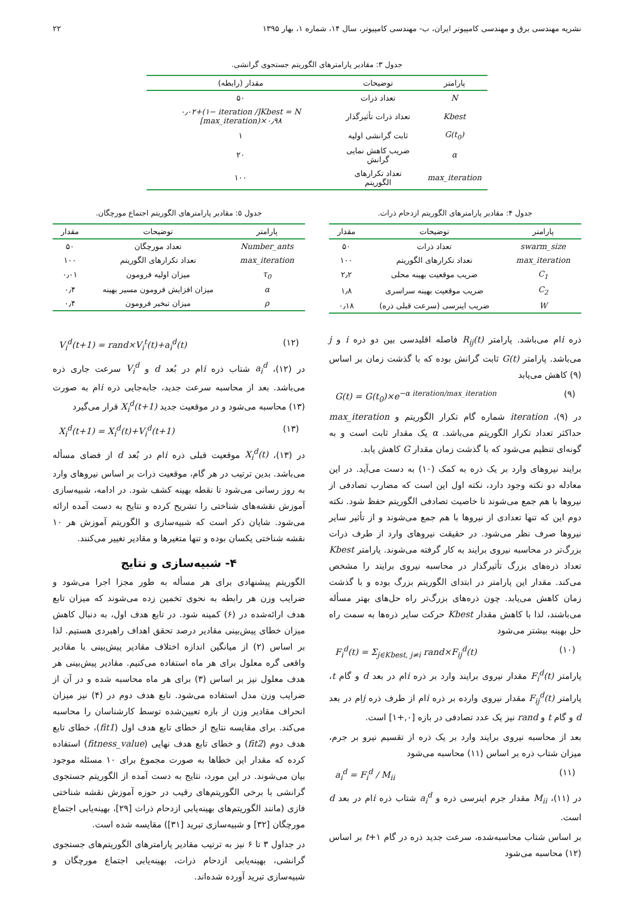نشریه مهندسی برق و مهندسی کامپیوتر ایران، ب- مهندسی کامپیوتر، سال ۱۴، شماره ۱، بهار ۱۳۹۵ ۲۲
جدول ۳: مقادیر پارامترهای الگوریتم جستجوی گرانشی.
| پارامتر | توضیحات | مقدار (رابطه) |
| --- | --- | --- |
| N | تعداد ذرات | ۵۰ |
| Kbest | تعداد ذرات تأثیرگذار | Kbest = N[۰٫۰۲+(۱− iteration / max_iteration)×۰٫۹۸] |
| G(t<sub>0</sub>) | ثابت گرانشی اولیه | ۱ |
| α | ضریب کاهش نمایی گرانش | ۲۰ |
| max_iteration | تعداد تکرارهای الگوریتم | ۱۰۰ |
جدول ۴: مقادیر پارامترهای الگوریتم ازدحام ذرات.
| پارامتر | توضیحات | مقدار |
| --- | --- | --- |
| swarm_size | تعداد ذرات | ۵۰ |
| max_iteration | تعداد تکرارهای الگوریتم | ۱۰۰ |
| C<sub>1</sub> | ضریب موقعیت بهینه محلی | ۲٫۲ |
| C<sub>2</sub> | ضریب موقعیت بهینه سراسری | ۱٫۸ |
| W | ضریب اینرسی (سرعت قبلی ذره) | ۰٫۱۸ |
جدول ۵: مقادیر پارامترهای الگوریتم اجتماع مورچگان.
| پارامتر | توضیحات | مقدار |
| --- | --- | --- |
| Number_ants | تعداد مورچگان | ۵۰ |
| max_iteration | تعداد تکرارهای الگوریتم | ۱۰۰ |
| τ<sub>0</sub> | میزان اولیه فرومون | ۰٫۰۱ |
| α | میزان افزایش فرومون مسیر بهینه | ۰٫۴ |
| ρ | میزان تبخیر فرومون | ۰٫۴ |
ذره iام می‌باشد. پارامتر R<sub>ij</sub>(t) فاصله اقلیدسی بین دو ذره i و j می‌باشد. پارامتر G(t) ثابت گرانش بوده که با گذشت زمان بر اساس (۹) کاهش می‌یابد
(۹) G(t) = G(t<sub>0</sub>)×e<sup>−α iteration/max_iteration</sup>
در (۹)، iteration شماره گام تکرار الگوریتم و max_iteration حداکثر تعداد تکرار الگوریتم می‌باشد. α یک مقدار ثابت است و به گونه‌ای تنظیم می‌شود که با گذشت زمان مقدار G کاهش یابد.
برایند نیروهای وارد بر یک ذره به کمک (۱۰) به دست می‌آید. در این معادله دو نکته وجود دارد، نکته اول این است که مضارب تصادفی از نیروها با هم جمع می‌شوند تا خاصیت تصادفی الگوریتم حفظ شود. نکته دوم این که تنها تعدادی از نیروها با هم جمع می‌شوند و از تأثیر سایر نیروها صرف نظر می‌شود. در حقیقت نیروهای وارد از طرف ذرات بزرگ‌تر در محاسبه نیروی برایند به کار گرفته می‌شوند. پارامتر Kbest تعداد ذره‌های بزرگ تأثیرگذار در محاسبه نیروی برایند را مشخص می‌کند. مقدار این پارامتر در ابتدای الگوریتم بزرگ بوده و با گذشت زمان کاهش می‌یابد. چون ذره‌های بزرگ‌تر راه حل‌های بهتر مسأله می‌باشند، لذا با کاهش مقدار Kbest حرکت سایر ذره‌ها به سمت راه حل بهینه بیشتر می‌شود
(۱۰) F<sub>i</sub><sup>d</sup>(t) = Σ<sub>j∈Kbest, j≠i</sub> rand×F<sub>ij</sub><sup>d</sup>(t)
پارامتر F<sub>i</sub><sup>d</sup>(t) مقدار نیروی برایند وارد بر ذره iام در بعد d و گام t، پارامتر F<sub>ij</sub><sup>d</sup>(t) مقدار نیروی وارده بر ذره iام از طرف ذره jام در بعد d و گام t و rand نیز یک عدد تصادفی در بازه [۰,+۱] است.
بعد از محاسبه نیروی برایند وارد بر یک ذره از تقسیم نیرو بر جرم، میزان شتاب ذره بر اساس (۱۱) محاسبه می‌شود
(۱۱) a<sub>i</sub><sup>d</sup> = F<sub>i</sub><sup>d</sup> / M<sub>ii</sub>
در (۱۱)، M<sub>ii</sub> مقدار جرم اینرسی ذره و a<sub>i</sub><sup>d</sup> شتاب ذره iام در بعد d است.
بر اساس شتاب محاسبه‌شده، سرعت جدید ذره در گام t+۱ بر اساس (۱۲) محاسبه می‌شود
(۱۲) V<sub>i</sub><sup>d</sup>(t+1) = rand×V<sub>i</sub><sup>t</sup>(t)+a<sub>i</sub><sup>d</sup>(t)
در (۱۲)، a<sub>i</sub><sup>d</sup> شتاب ذره iام در بُعد d و V<sub>i</sub><sup>d</sup> سرعت جاری ذره می‌باشد. بعد از محاسبه سرعت جدید، جابه‌جایی ذره iام به صورت (۱۳) محاسبه می‌شود و در موقعیت جدید X<sub>i</sub><sup>d</sup>(t+1) قرار می‌گیرد
(۱۳) X<sub>i</sub><sup>d</sup>(t+1) = X<sub>i</sub><sup>d</sup>(t)+V<sub>i</sub><sup>d</sup>(t+1)
در (۱۳)، X<sub>i</sub><sup>d</sup>(t) موقعیت قبلی ذره iام در بُعد d از فضای مسأله می‌باشد. بدین ترتیب در هر گام، موقعیت ذرات بر اساس نیروهای وارد به روز رسانی می‌شود تا نقطه بهینه کشف شود. در ادامه، شبیه‌سازی آموزش نقشه‌های شناختی را تشریح کرده و نتایج به دست آمده ارائه می‌شود. شایان ذکر است که شبیه‌سازی و الگوریتم آموزش هر ۱۰ نقشه شناختی یکسان بوده و تنها متغیرها و مقادیر تغییر می‌کنند.
۴- شبیه‌سازی و نتایج
الگوریتم پیشنهادی برای هر مسأله به طور مجزا اجرا می‌شود و ضرایب وزن هر رابطه به نحوی تخمین زده می‌شوند که میزان تابع هدف ارائه‌شده در (۶) کمینه شود. در تابع هدف اول، به دنبال کاهش میزان خطای پیش‌بینی مقادیر درصد تحقق اهداف راهبردی هستیم. لذا بر اساس (۲) از میانگین اندازه اختلاف مقادیر پیش‌بینی با مقادیر واقعی گره معلول برای هر ماه استفاده می‌کنیم. مقادیر پیش‌بینی هر هدف معلول نیز بر اساس (۳) برای هر ماه محاسبه شده و در آن از ضرایب وزن مدل استفاده می‌شود. تابع هدف دوم در (۴) نیز میزان انحراف مقادیر وزن از بازه تعیین‌شده توسط کارشناسان را محاسبه می‌کند. برای مقایسه نتایج از خطای تابع هدف اول (fit1)، خطای تابع هدف دوم (fit2) و خطای تابع هدف نهایی (fitness_value) استفاده کرده که مقدار این خطاها به صورت مجموع برای ۱۰ مسئله موجود بیان می‌شوند. در این مورد، نتایج به دست آمده از الگوریتم جستجوی گرانشی با برخی الگوریتم‌های رقیب در حوزه آموزش نقشه شناختی فازی (مانند الگوریتم‌های بهینه‌یابی ازدحام ذرات [۲۹]، بهینه‌یابی اجتماع مورچگان [۳۲] و شبیه‌سازی تبرید [۳۱]) مقایسه شده است.
در جداول ۳ تا ۶ نیز به ترتیب مقادیر پارامترهای الگوریتم‌های جستجوی گرانشی، بهینه‌یابی ازدحام ذرات، بهینه‌یابی اجتماع مورچگان و شبیه‌سازی تبرید آورده شده‌اند.